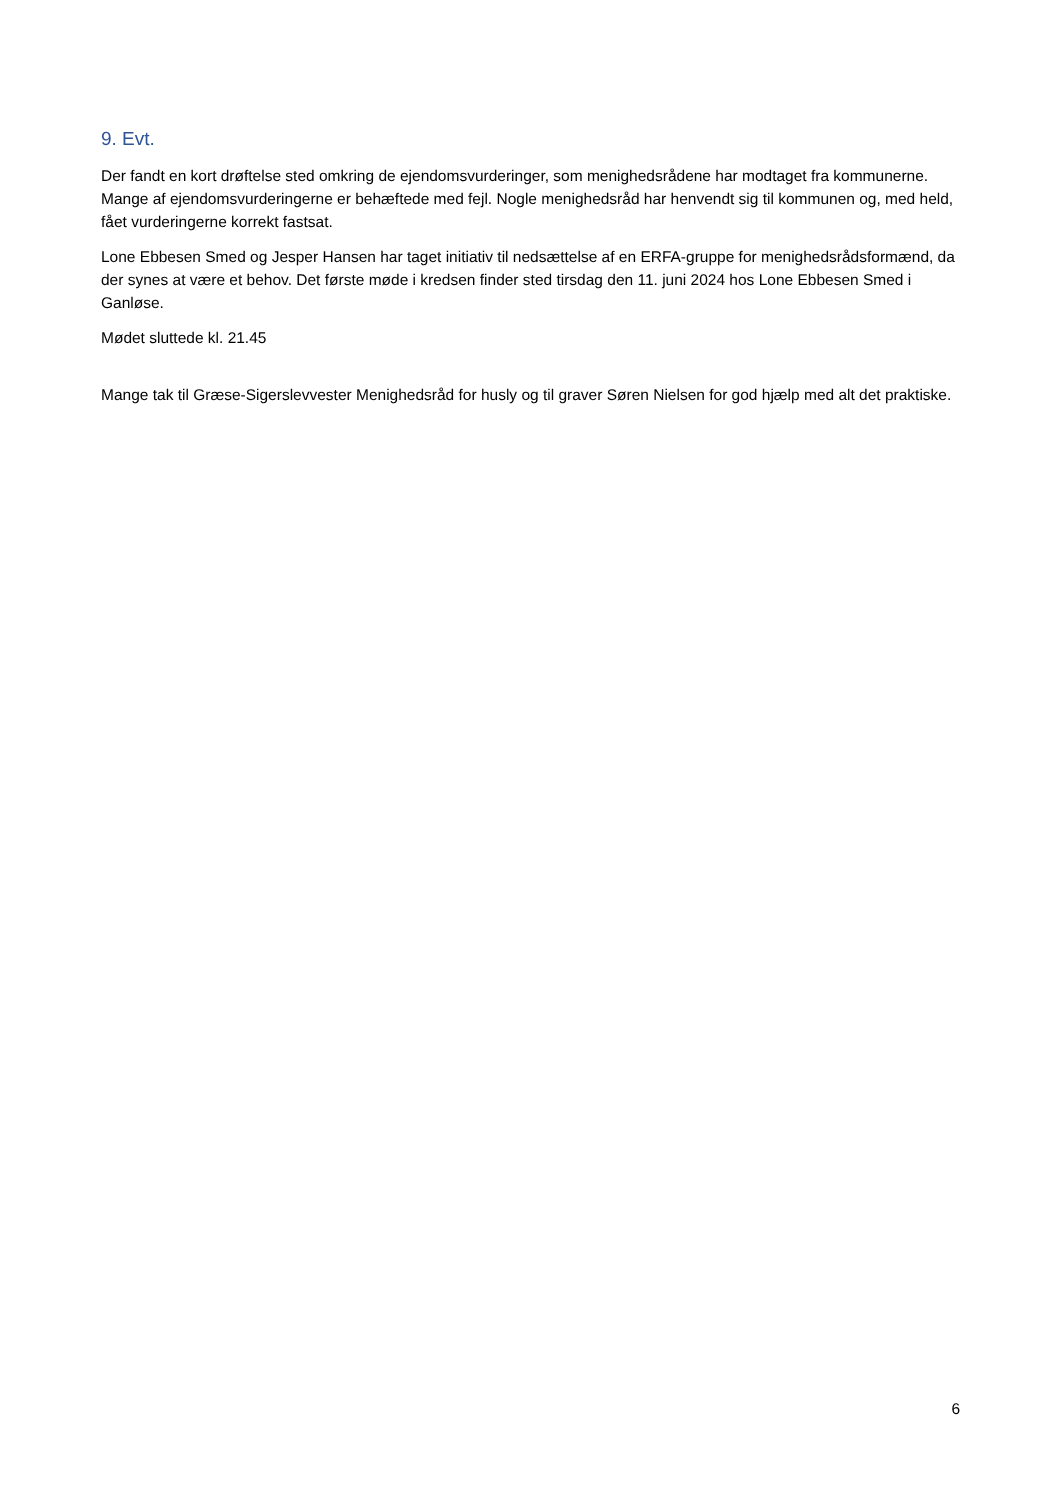9. Evt.
Der fandt en kort drøftelse sted omkring de ejendomsvurderinger, som menighedsrådene har modtaget fra kommunerne. Mange af ejendomsvurderingerne er behæftede med fejl. Nogle menighedsråd har henvendt sig til kommunen og, med held, fået vurderingerne korrekt fastsat.
Lone Ebbesen Smed og Jesper Hansen har taget initiativ til nedsættelse af en ERFA-gruppe for menighedsrådsformænd, da der synes at være et behov. Det første møde i kredsen finder sted tirsdag den 11. juni 2024 hos Lone Ebbesen Smed i Ganløse.
Mødet sluttede kl. 21.45
Mange tak til Græse-Sigerslevvester Menighedsråd for husly og til graver Søren Nielsen for god hjælp med alt det praktiske.
6